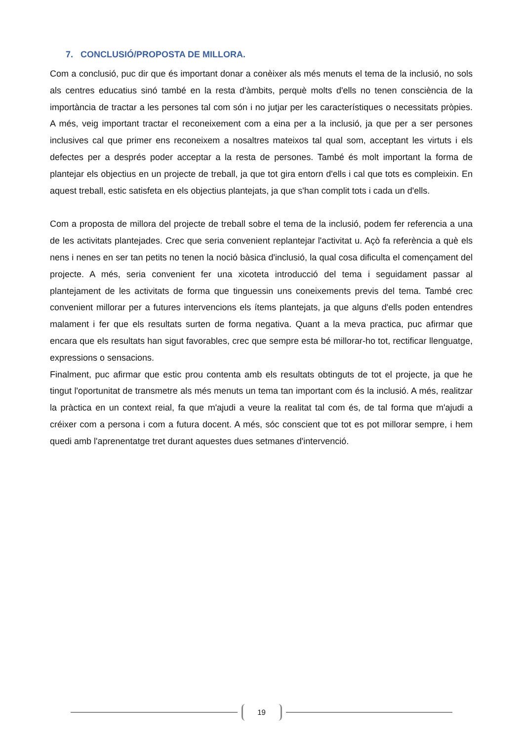7. CONCLUSIÓ/PROPOSTA DE MILLORA.
Com a conclusió, puc dir que és important donar a conèixer als més menuts el tema de la inclusió, no sols als centres educatius sinó també en la resta d'àmbits, perquè molts d'ells no tenen consciència de la importància de tractar a les persones tal com són i no jutjar per les característiques o necessitats pròpies. A més, veig important tractar el reconeixement com a eina per a la inclusió, ja que per a ser persones inclusives cal que primer ens reconeixem a nosaltres mateixos tal qual som, acceptant les virtuts i els defectes per a després poder acceptar a la resta de persones. També és molt important la forma de plantejar els objectius en un projecte de treball, ja que tot gira entorn d'ells i cal que tots es compleixin. En aquest treball, estic satisfeta en els objectius plantejats, ja que s'han complit tots i cada un d'ells.
Com a proposta de millora del projecte de treball sobre el tema de la inclusió, podem fer referencia a una de les activitats plantejades. Crec que seria convenient replantejar l'activitat u. Açò fa referència a què els nens i nenes en ser tan petits no tenen la noció bàsica d'inclusió, la qual cosa dificulta el començament del projecte. A més, seria convenient fer una xicoteta introducció del tema i seguidament passar al plantejament de les activitats de forma que tinguessin uns coneixements previs del tema. També crec convenient millorar per a futures intervencions els ítems plantejats, ja que alguns d'ells poden entendres malament i fer que els resultats surten de forma negativa. Quant a la meva practica, puc afirmar que encara que els resultats han sigut favorables, crec que sempre esta bé millorar-ho tot, rectificar llenguatge, expressions o sensacions.
Finalment, puc afirmar que estic prou contenta amb els resultats obtinguts de tot el projecte, ja que he tingut l'oportunitat de transmetre als més menuts un tema tan important com és la inclusió. A més, realitzar la pràctica en un context reial, fa que m'ajudi a veure la realitat tal com és, de tal forma que m'ajudi a créixer com a persona i com a futura docent. A més, sóc conscient que tot es pot millorar sempre, i hem quedi amb l'aprenentatge tret durant aquestes dues setmanes d'intervenció.
19